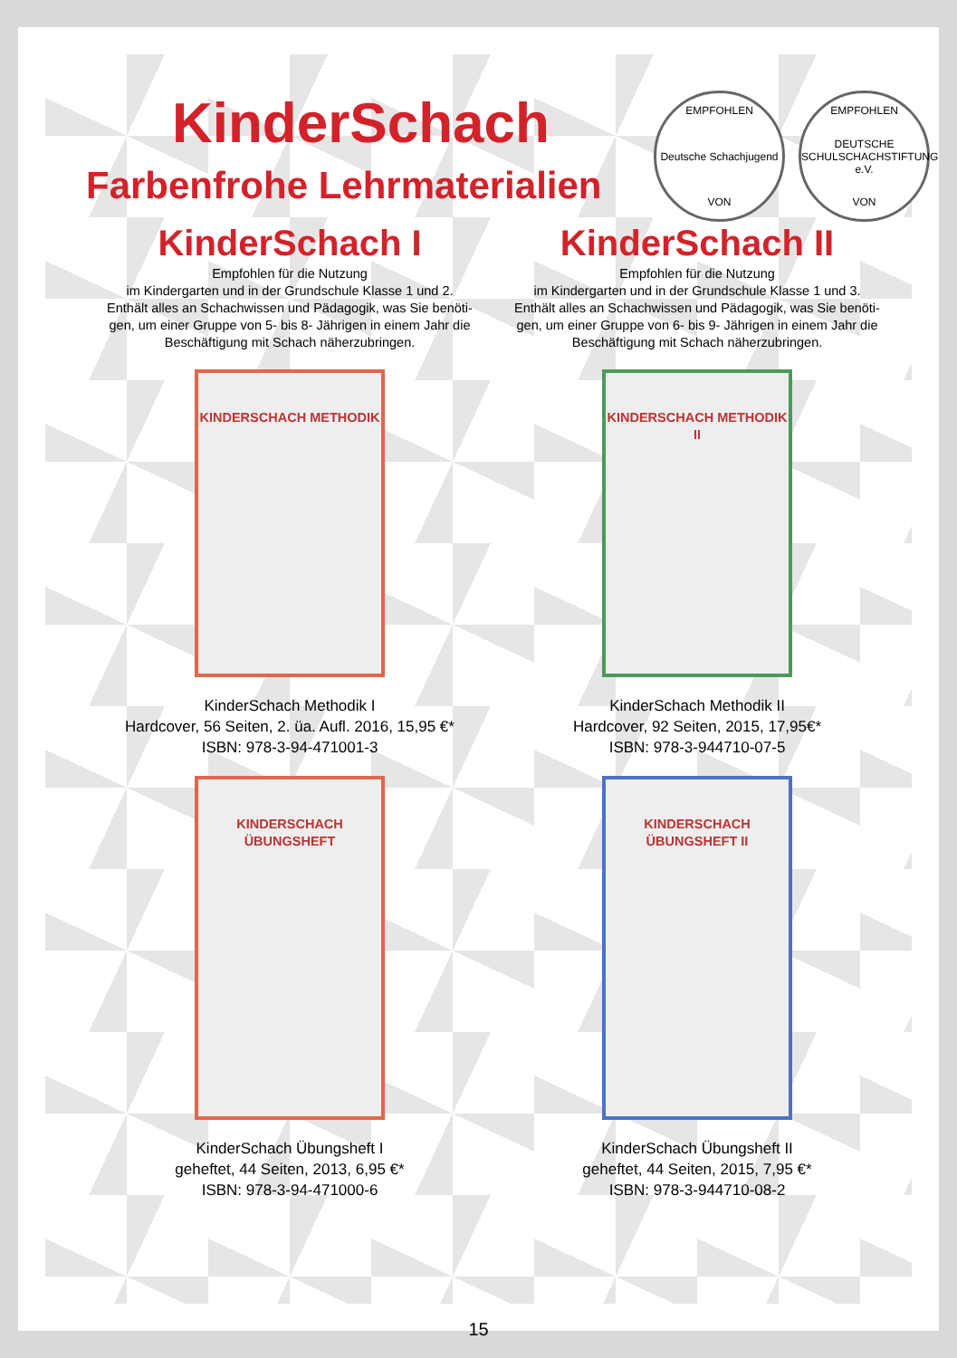EMPFOHLEN
Deutsche Schachjugend
VON
EMPFOHLEN
DEUTSCHE SCHULSCHACHSTIFTUNG e.V.
VON
KinderSchach
Farbenfrohe Lehrmaterialien
KinderSchach I
Empfohlen für die Nutzung
im Kindergarten und in der Grundschule Klasse 1 und 2.
Enthält alles an Schachwissen und Pädagogik, was Sie benöti-
gen, um einer Gruppe von 5- bis 8- Jährigen in einem Jahr die
Beschäftigung mit Schach näherzubringen.
KINDERSCHACH METHODIK
KinderSchach Methodik I
Hardcover, 56 Seiten, 2. üa. Aufl. 2016, 15,95 €*
ISBN: 978-3-94-471001-3
KINDERSCHACH ÜBUNGSHEFT
KinderSchach Übungsheft I
geheftet, 44 Seiten, 2013, 6,95 €*
ISBN: 978-3-94-471000-6
KinderSchach II
Empfohlen für die Nutzung
im Kindergarten und in der Grundschule Klasse 1 und 3.
Enthält alles an Schachwissen und Pädagogik, was Sie benöti-
gen, um einer Gruppe von 6- bis 9- Jährigen in einem Jahr die
Beschäftigung mit Schach näherzubringen.
KINDERSCHACH METHODIK II
KinderSchach Methodik II
Hardcover, 92 Seiten, 2015, 17,95€*
ISBN: 978-3-944710-07-5
KINDERSCHACH ÜBUNGSHEFT II
KinderSchach Übungsheft II
geheftet, 44 Seiten, 2015, 7,95 €*
ISBN: 978-3-944710-08-2
15